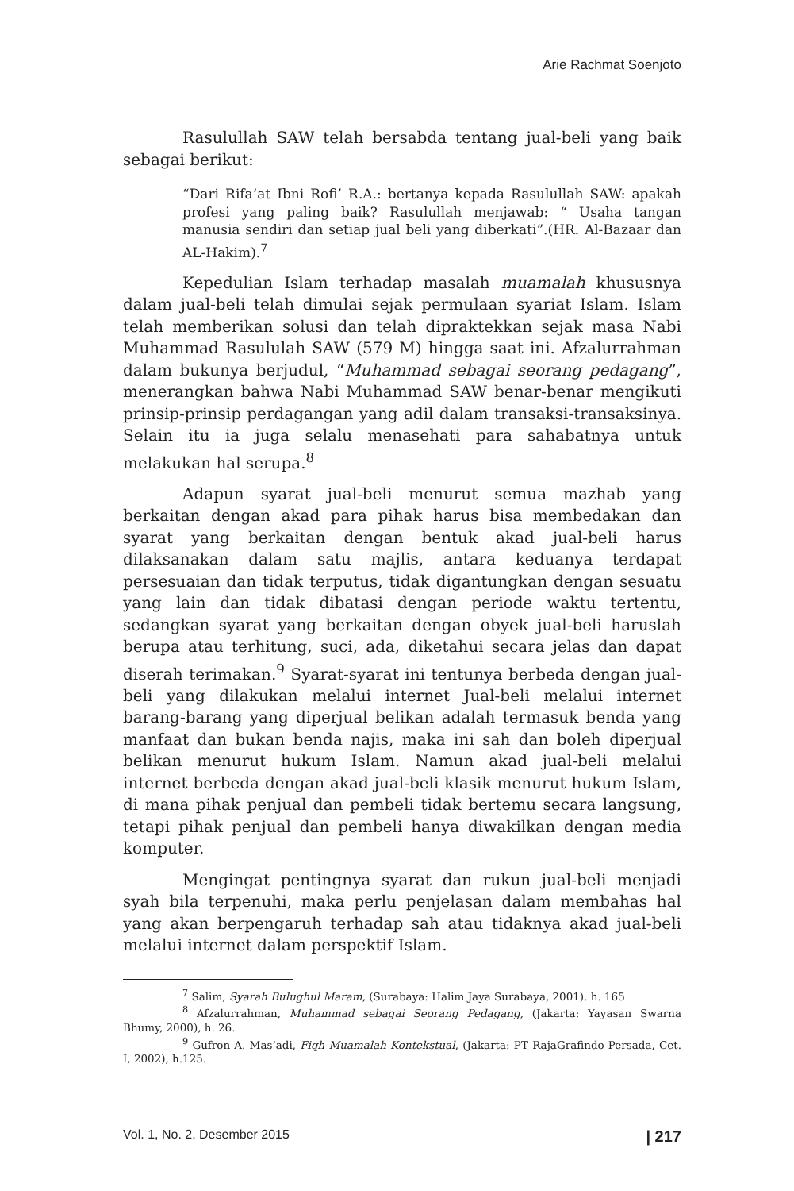Arie Rachmat Soenjoto
Rasulullah SAW telah bersabda tentang jual-beli yang baik sebagai berikut:
“Dari Rifa’at Ibni Rofi’ R.A.: bertanya kepada Rasulullah SAW: apakah profesi yang paling baik? Rasulullah menjawab: “ Usaha tangan manusia sendiri dan setiap jual beli yang diberkati”.(HR. Al-Bazaar dan AL-Hakim).<sup>7</sup>
Kepedulian Islam terhadap masalah muamalah khususnya dalam jual-beli telah dimulai sejak permulaan syariat Islam. Islam telah memberikan solusi dan telah dipraktekkan sejak masa Nabi Muhammad Rasululah SAW (579 M) hingga saat ini. Afzalurrahman dalam bukunya berjudul, “Muhammad sebagai seorang pedagang”, menerangkan bahwa Nabi Muhammad SAW benar-benar mengikuti prinsip-prinsip perdagangan yang adil dalam transaksi-transaksinya. Selain itu ia juga selalu menasehati para sahabatnya untuk melakukan hal serupa.<sup>8</sup>
Adapun syarat jual-beli menurut semua mazhab yang berkaitan dengan akad para pihak harus bisa membedakan dan syarat yang berkaitan dengan bentuk akad jual-beli harus dilaksanakan dalam satu majlis, antara keduanya terdapat persesuaian dan tidak terputus, tidak digantungkan dengan sesuatu yang lain dan tidak dibatasi dengan periode waktu tertentu, sedangkan syarat yang berkaitan dengan obyek jual-beli haruslah berupa atau terhitung, suci, ada, diketahui secara jelas dan dapat diserah terimakan.<sup>9</sup> Syarat-syarat ini tentunya berbeda dengan jual-beli yang dilakukan melalui internet Jual-beli melalui internet barang-barang yang diperjual belikan adalah termasuk benda yang manfaat dan bukan benda najis, maka ini sah dan boleh diperjual belikan menurut hukum Islam. Namun akad jual-beli melalui internet berbeda dengan akad jual-beli klasik menurut hukum Islam, di mana pihak penjual dan pembeli tidak bertemu secara langsung, tetapi pihak penjual dan pembeli hanya diwakilkan dengan media komputer.
Mengingat pentingnya syarat dan rukun jual-beli menjadi syah bila terpenuhi, maka perlu penjelasan dalam membahas hal yang akan berpengaruh terhadap sah atau tidaknya akad jual-beli melalui internet dalam perspektif Islam.
<sup>7</sup> Salim, Syarah Bulughul Maram, (Surabaya: Halim Jaya Surabaya, 2001). h. 165
<sup>8</sup> Afzalurrahman, Muhammad sebagai Seorang Pedagang, (Jakarta: Yayasan Swarna Bhumy, 2000), h. 26.
<sup>9</sup> Gufron A. Mas’adi, Fiqh Muamalah Kontekstual, (Jakarta: PT RajaGrafindo Persada, Cet. I, 2002), h.125.
Vol. 1, No. 2, Desember 2015 | 217